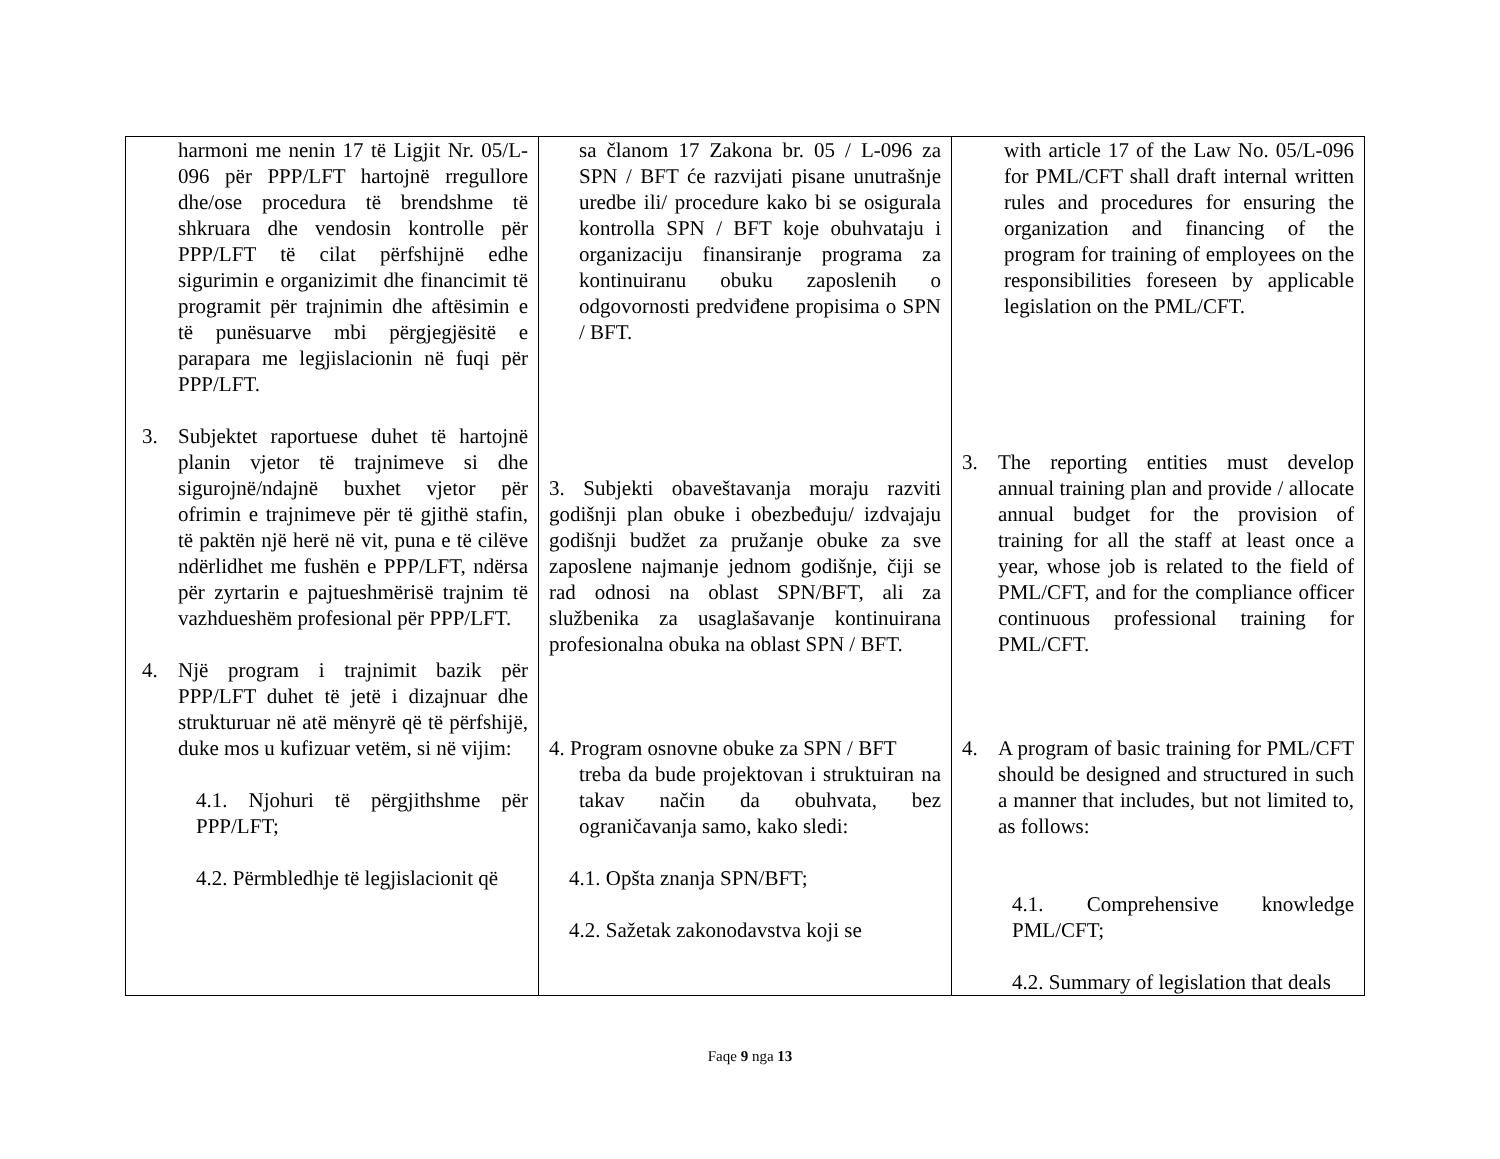| harmoni me nenin 17 të Ligjit Nr. 05/L-096 për PPP/LFT hartojnë rregullore dhe/ose procedura të brendshme të shkruara dhe vendosin kontrolle për PPP/LFT të cilat përfshijnë edhe sigurimin e organizimit dhe financimit të programit për trajnimin dhe aftësimin e të punësuarve mbi përgjegjësitë e parapara me legjislacionin në fuqi për PPP/LFT. 3. Subjektet raportuese duhet të hartojnë planin vjetor të trajnimeve si dhe sigurojnë/ndajnë buxhet vjetor për ofrimin e trajnimeve për të gjithë stafin, të paktën një herë në vit, puna e të cilëve ndërlidhet me fushën e PPP/LFT, ndërsa për zyrtarin e pajtueshmërisë trajnim të vazhdueshëm profesional për PPP/LFT. 4. Një program i trajnimit bazik për PPP/LFT duhet të jetë i dizajnuar dhe strukturuar në atë mënyrë që të përfshijë, duke mos u kufizuar vetëm, si në vijim: 4.1. Njohuri të përgjithshme për PPP/LFT; 4.2. Përmbledhje të legjislacionit që | sa članom 17 Zakona br. 05 / L-096 za SPN / BFT će razvijati pisane unutrašnje uredbe ili/ procedure kako bi se osigurala kontrolla SPN / BFT koje obuhvataju i organizaciju finansiranje programa za kontinuiranu obuku zaposlenih o odgovornosti predviđene propisima o SPN / BFT. 3. Subjekti obaveštavanja moraju razviti godišnji plan obuke i obezbeđuju/ izdvajaju godišnji budžet za pružanje obuke za sve zaposlene najmanje jednom godišnje, čiji se rad odnosi na oblast SPN/BFT, ali za službenika za usaglašavanje kontinuirana profesionalna obuka na oblast SPN / BFT. 4. Program osnovne obuke za SPN / BFT treba da bude projektovan i struktuiran na takav način da obuhvata, bez ograničavanja samo, kako sledi: 4.1. Opšta znanja SPN/BFT; 4.2. Sažetak zakonodavstva koji se | with article 17 of the Law No. 05/L-096 for PML/CFT shall draft internal written rules and procedures for ensuring the organization and financing of the program for training of employees on the responsibilities foreseen by applicable legislation on the PML/CFT. 3. The reporting entities must develop annual training plan and provide / allocate annual budget for the provision of training for all the staff at least once a year, whose job is related to the field of PML/CFT, and for the compliance officer continuous professional training for PML/CFT. 4. A program of basic training for PML/CFT should be designed and structured in such a manner that includes, but not limited to, as follows: 4.1. Comprehensive knowledge PML/CFT; 4.2. Summary of legislation that deals |
Faqe 9 nga 13